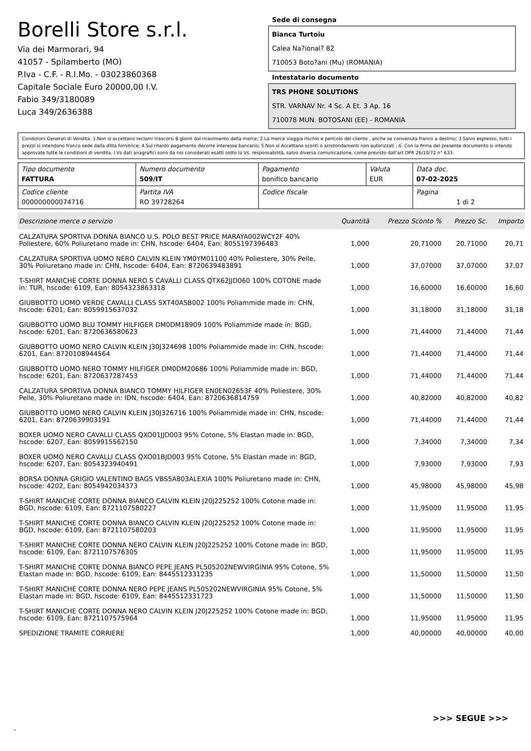Borelli Store s.r.l.
Via dei Marmorari, 94
41057 - Spilamberto (MO)
P.Iva - C.F. - R.I.Mo. - 03023860368
Capitale Sociale Euro 20000,00 I.V.
Fabio 349/3180089
Luca 349/2636388
Sede di consegna
Bianca Turtoiu
Calea Na?ional? 82
710053 Boto?ani (Mu) (ROMANIA)
Intestatario documento
TRS PHONE SOLUTIONS
STR. VARNAV Nr. 4 Sc. A Et. 3 Ap. 16
710078 MUN. BOTOSANI (EE) - ROMANIA
Condizioni Generali di Vendita: 1.Non si accettano reclami trascorsi 8 giorni dal ricevimento della merce; 2.La merce viaggia rischio e pericolo del cliente , anche se convenuta franco a destino; 3.Salvo espresso, tutti i prezzi si intendono franco sede dalla ditta fornitrice; 4.Sul ritardo pagamento decorre interesse bancario; 5.Non si Accettano sconti o arrotondamenti non autorizzati ; 6. Con la firma del presente documento si intendo approvate tutte le condizioni di vendita. I Vs dati anagrafici sono da noi considerati esatti sotto la Vs. responsabilità, salvo diversa comunicazione, come previsto dall'art DPR 26/10/72 n° 633.
| Tipo documento FATTURA | Numero documento 509/IT | Pagamento bonifico bancario | Valuta EUR | Data doc. 07-02-2025 |
| Codice cliente 000000000074716 | Partita IVA RO 39728264 | Codice fiscale | | Pagina 1 di 2 |
| Descrizione merce o servizio | Quantità | Prezzo Sconto % | Prezzo Sc. | Importo |
| --- | --- | --- | --- | --- |
| CALZATURA SPORTIVA DONNA BIANCO U.S. POLO BEST PRICE MARAYA002WCY2F 40% Poliestere, 60% Poliuretano made in: CHN, hscode: 6404, Ean: 8055197396483 | 1,000 | 20,71000 | 20,71000 | 20,71 |
| CALZATURA SPORTIVA UOMO NERO CALVIN KLEIN YM0YM01100 40% Poliestere, 30% Pelle, 30% Poliuretano made in: CHN, hscode: 6404, Ean: 8720639483891 | 1,000 | 37,07000 | 37,07000 | 37,07 |
| T-SHIRT MANICHE CORTE DONNA NERO S CAVALLI CLASS QTX62JJD060 100% COTONE made in: TUR, hscode: 6109, Ean: 8054323863318 | 1,000 | 16,60000 | 16,60000 | 16,60 |
| GIUBBOTTO UOMO VERDE CAVALLI CLASS SXT40ASB002 100% Poliammide made in: CHN, hscode: 6201, Ean: 8059915637032 | 1,000 | 31,18000 | 31,18000 | 31,18 |
| GIUBBOTTO UOMO BLU TOMMY HILFIGER DM0DM18909 100% Poliammide made in: BGD, hscode: 6201, Ean: 8720636580623 | 1,000 | 71,44000 | 71,44000 | 71,44 |
| GIUBBOTTO UOMO NERO CALVIN KLEIN J30J324698 100% Poliammide made in: CHN, hscode: 6201, Ean: 8720108944564 | 1,000 | 71,44000 | 71,44000 | 71,44 |
| GIUBBOTTO UOMO NERO TOMMY HILFIGER DM0DM20686 100% Poliammide made in: BGD, hscode: 6201, Ean: 8720637287453 | 1,000 | 71,44000 | 71,44000 | 71,44 |
| CALZATURA SPORTIVA DONNA BIANCO TOMMY HILFIGER EN0EN02653F 40% Poliestere, 30% Pelle, 30% Poliuretano made in: IDN, hscode: 6404, Ean: 8720636814759 | 1,000 | 40,82000 | 40,82000 | 40,82 |
| GIUBBOTTO UOMO NERO CALVIN KLEIN J30J326716 100% Poliammide made in: CHN, hscode: 6201, Ean: 8720639903191 | 1,000 | 71,44000 | 71,44000 | 71,44 |
| BOXER UOMO NERO CAVALLI CLASS QXO01JJD003 95% Cotone, 5% Elastan made in: BGD, hscode: 6207, Ean: 8059915562150 | 1,000 | 7,34000 | 7,34000 | 7,34 |
| BOXER UOMO NERO CAVALLI CLASS QXO01BJD003 95% Cotone, 5% Elastan made in: BGD, hscode: 6207, Ean: 8054323940491 | 1,000 | 7,93000 | 7,93000 | 7,93 |
| BORSA DONNA GRIGIO VALENTINO BAGS VBS5A803ALEXIA 100% Poliuretano made in: CHN, hscode: 4202, Ean: 8054942034373 | 1,000 | 45,98000 | 45,98000 | 45,98 |
| T-SHIRT MANICHE CORTE DONNA BIANCO CALVIN KLEIN J20J225252 100% Cotone made in: BGD, hscode: 6109, Ean: 8721107580227 | 1,000 | 11,95000 | 11,95000 | 11,95 |
| T-SHIRT MANICHE CORTE DONNA BIANCO CALVIN KLEIN J20J225252 100% Cotone made in: BGD, hscode: 6109, Ean: 8721107580203 | 1,000 | 11,95000 | 11,95000 | 11,95 |
| T-SHIRT MANICHE CORTE DONNA NERO CALVIN KLEIN J20J225252 100% Cotone made in: BGD, hscode: 6109, Ean: 8721107576305 | 1,000 | 11,95000 | 11,95000 | 11,95 |
| T-SHIRT MANICHE CORTE DONNA BIANCO PEPE JEANS PL505202NEWVIRGINIA 95% Cotone, 5% Elastan made in: BGD, hscode: 6109, Ean: 8445512331235 | 1,000 | 11,50000 | 11,50000 | 11,50 |
| T-SHIRT MANICHE CORTE DONNA NERO PEPE JEANS PL505202NEWVIRGINIA 95% Cotone, 5% Elastan made in: BGD, hscode: 6109, Ean: 8445512331723 | 1,000 | 11,50000 | 11,50000 | 11,50 |
| T-SHIRT MANICHE CORTE DONNA NERO CALVIN KLEIN J20J225252 100% Cotone made in: BGD, hscode: 6109, Ean: 8721107575964 | 1,000 | 11,95000 | 11,95000 | 11,95 |
| SPEDIZIONE TRAMITE CORRIERE | 1,000 | 40,00000 | 40,00000 | 40,00 |
>>> SEGUE >>>
-